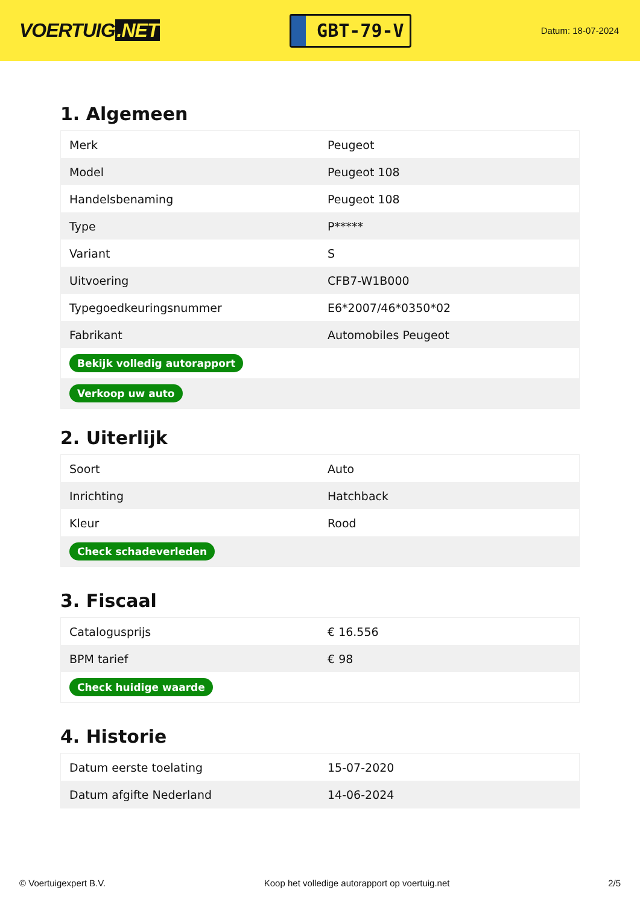VOERTUIG.NET
GBT-79-V
Datum: 18-07-2024
1. Algemeen
| Merk | Peugeot |
| Model | Peugeot 108 |
| Handelsbenaming | Peugeot 108 |
| Type | P***** |
| Variant | S |
| Uitvoering | CFB7-W1B000 |
| Typegoedkeuringsnummer | E6*2007/46*0350*02 |
| Fabrikant | Automobiles Peugeot |
| Bekijk volledig autorapport | |
| Verkoop uw auto | |
2. Uiterlijk
| Soort | Auto |
| Inrichting | Hatchback |
| Kleur | Rood |
| Check schadeverleden | |
3. Fiscaal
| Catalogusprijs | € 16.556 |
| BPM tarief | € 98 |
| Check huidige waarde | |
4. Historie
| Datum eerste toelating | 15-07-2020 |
| Datum afgifte Nederland | 14-06-2024 |
© Voertuigexpert B.V. Koop het volledige autorapport op voertuig.net 2/5